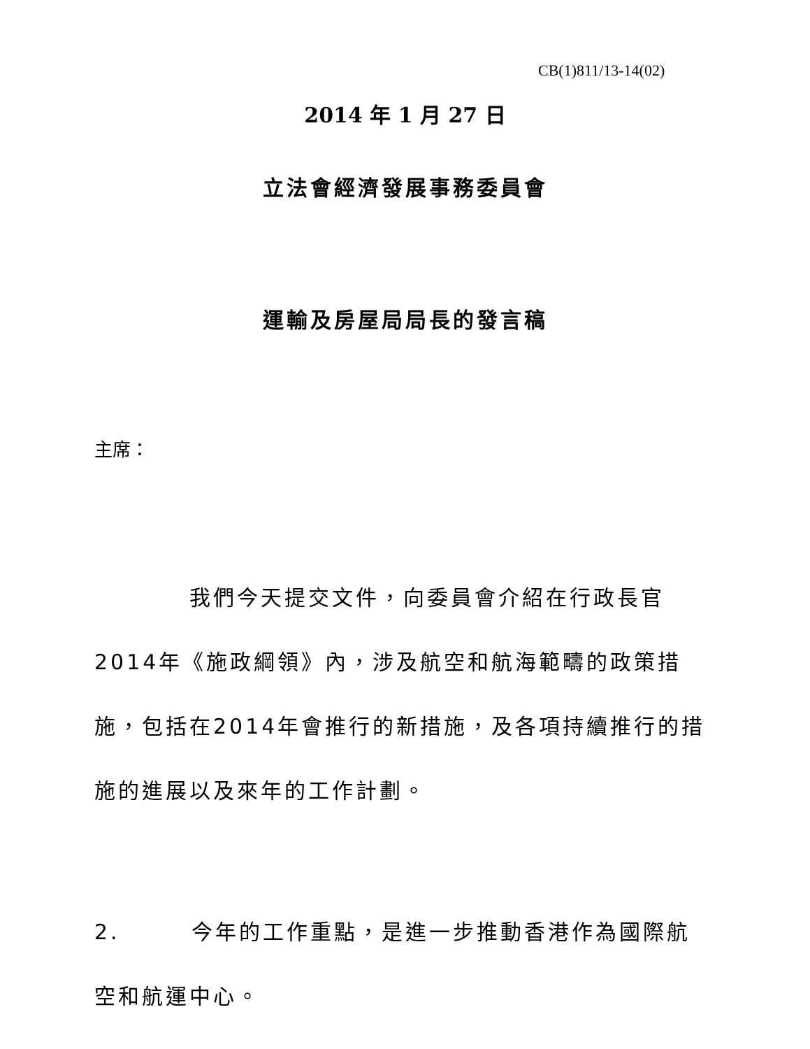CB(1)811/13-14(02)
2014 年 1 月 27 日
立法會經濟發展事務委員會
運輸及房屋局局長的發言稿
主席：
    我們今天提交文件，向委員會介紹在行政長官2014年《施政綱領》內，涉及航空和航海範疇的政策措施，包括在2014年會推行的新措施，及各項持續推行的措施的進展以及來年的工作計劃。
2.   今年的工作重點，是進一步推動香港作為國際航空和航運中心。